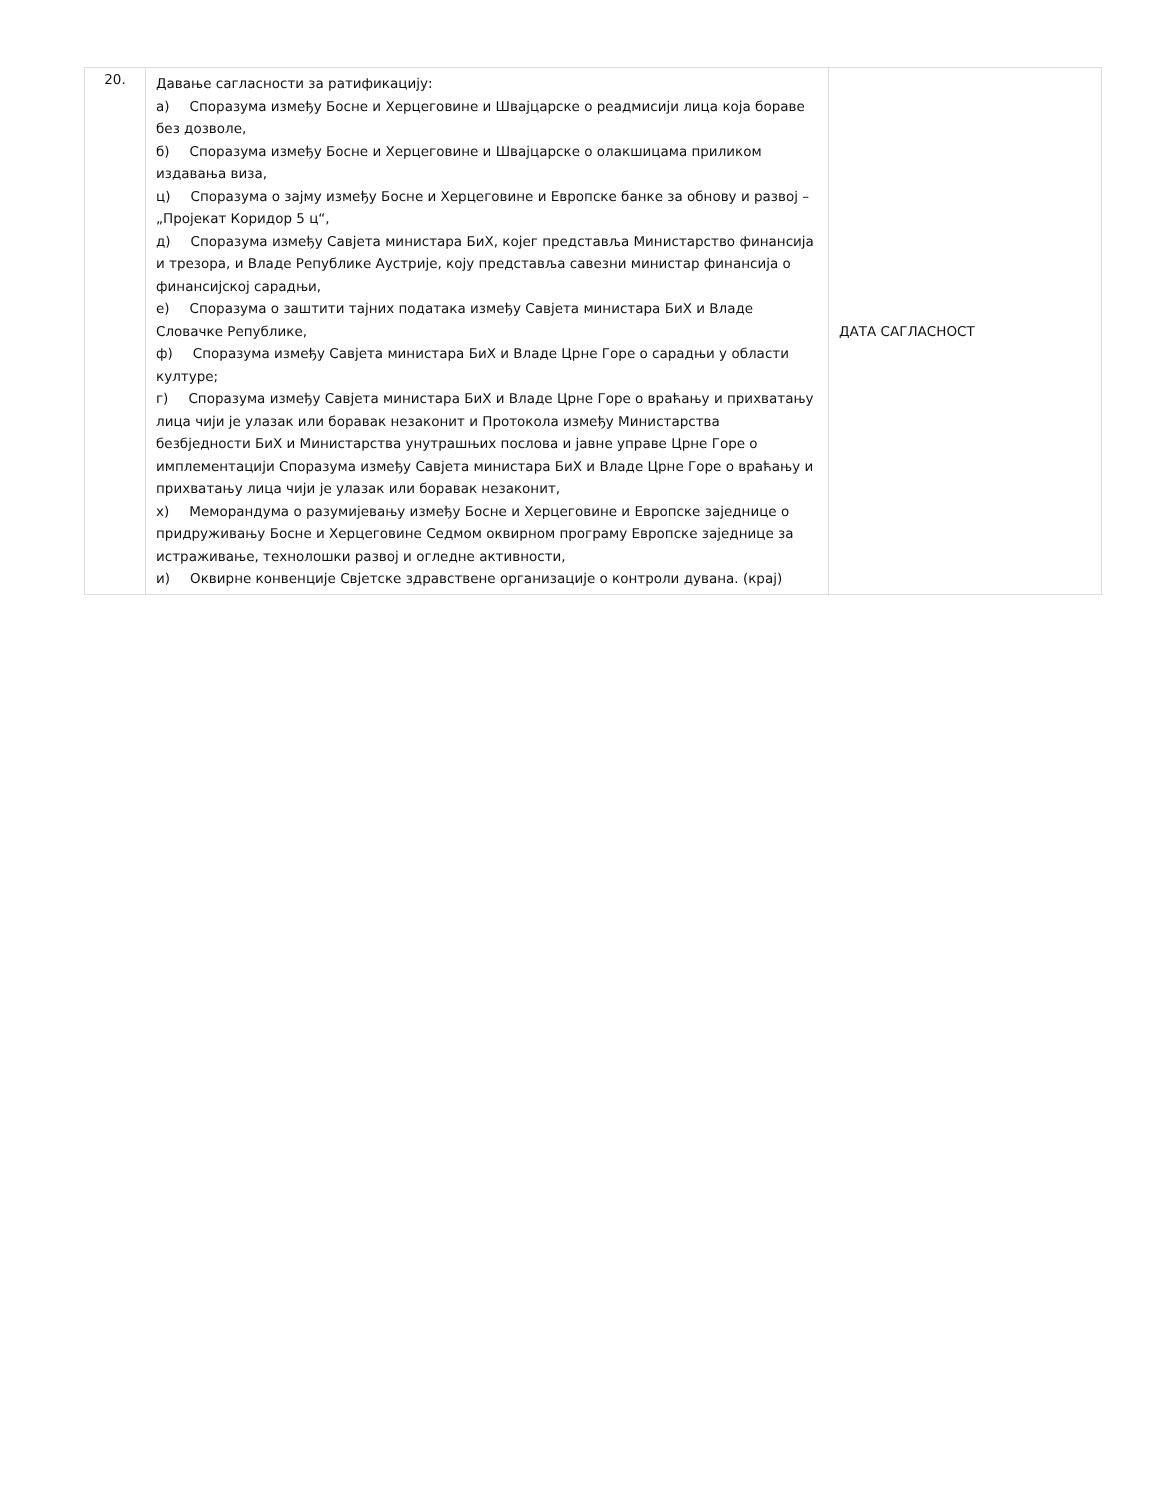| 20. | Давање сагласности за ратификацију: а) Споразума између Босне и Херцеговине и Швајцарске о реадмисији лица која бораве без дозволе, б) Споразума између Босне и Херцеговине и Швајцарске о олакшицама приликом издавања виза, ц) Споразума о зајму између Босне и Херцеговине и Европске банке за обнову и развој – „Пројекат Коридор 5 ц“, д) Споразума између Савјета министара БиХ, којег представља Министарство финансија и трезора, и Владе Републике Аустрије, коју представља савезни министар финансија о финансијској сарадњи, е) Споразума о заштити тајних података између Савјета министара БиХ и Владе Словачке Републике, ф) Споразума између Савјета министара БиХ и Владе Црне Горе о сарадњи у области културе; г) Споразума између Савјета министара БиХ и Владе Црне Горе о враћању и прихватању лица чији је улазак или боравак незаконит и Протокола између Министарства безбједности БиХ и Министарства унутрашњих послова и јавне управе Црне Горе о имплементацији Споразума између Савјета министара БиХ и Владе Црне Горе о враћању и прихватању лица чији је улазак или боравак незаконит, х) Меморандума о разумијевању између Босне и Херцеговине и Европске заједнице о придруживању Босне и Херцеговине Седмом оквирном програму Европске заједнице за истраживање, технолошки развој и огледне активности, и) Оквирне конвенције Свјетске здравствене организације о контроли дувана. (крај) | ДАТА САГЛАСНОСТ |